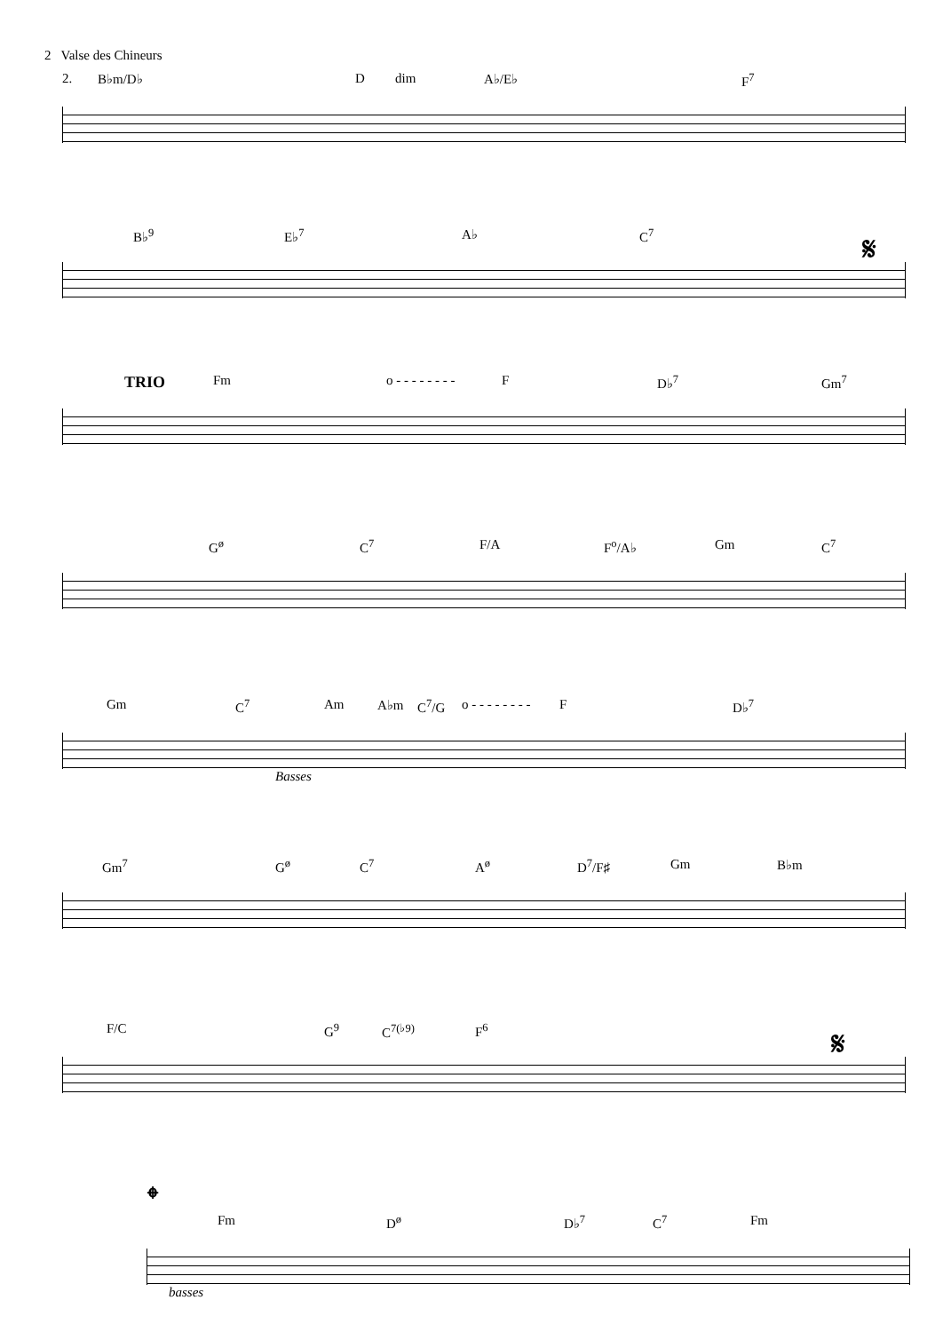2 Valse des Chineurs
2. B♭m/D♭ D dim A♭/E♭ F<sup>7</sup>
B♭<sup>9</sup> E♭<sup>7</sup> A♭ C<sup>7</sup> 𝄋
TRIO Fm o - - - - - - - - F D♭<sup>7</sup> Gm<sup>7</sup>
G<sup>ø</sup> C<sup>7</sup> F/A F<sup>o</sup>/A♭ Gm C<sup>7</sup>
Gm C<sup>7</sup> Am A♭m C<sup>7</sup>/G o - - - - - - - - F D♭<sup>7</sup>
Basses
Gm<sup>7</sup> G<sup>ø</sup> C<sup>7</sup> A<sup>ø</sup> D<sup>7</sup>/F♯ Gm B♭m
F/C G<sup>9</sup> C<sup>7(♭9)</sup> F<sup>6</sup> 𝄋
𝄌
Fm D<sup>ø</sup> D♭<sup>7</sup> C<sup>7</sup> Fm
basses